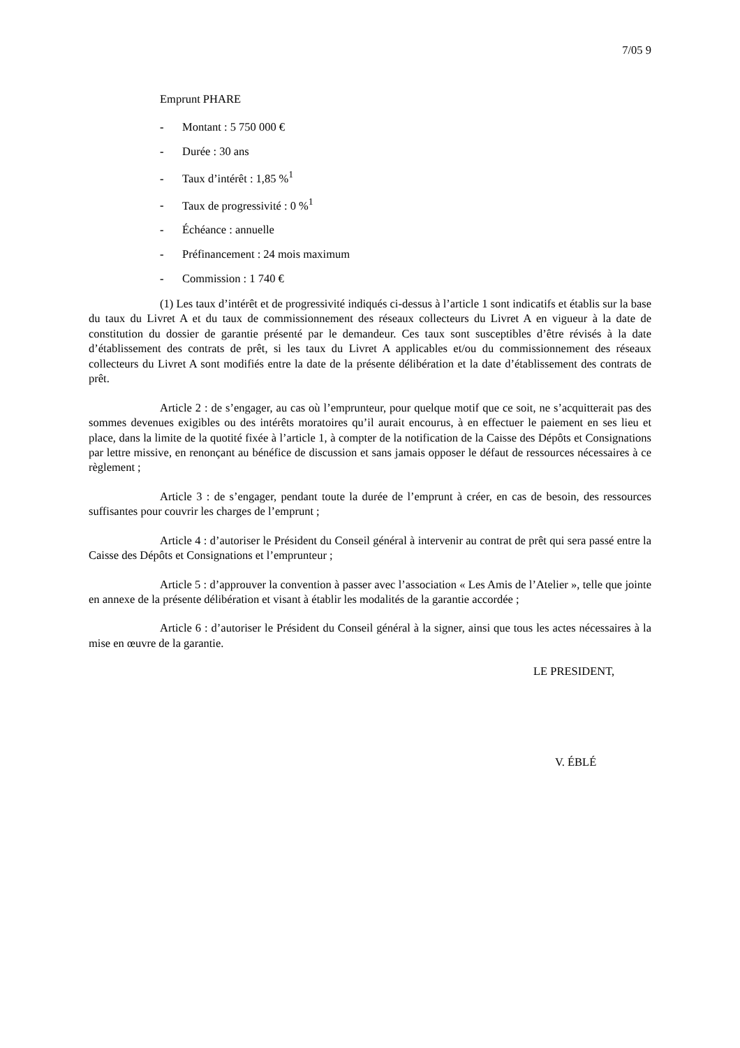7/05 9
Emprunt PHARE
- Montant : 5 750 000 €
- Durée : 30 ans
- Taux d’intérêt : 1,85 %<sup>1</sup>
- Taux de progressivité : 0 %<sup>1</sup>
- Échéance : annuelle
- Préfinancement : 24 mois maximum
- Commission : 1 740 €
(1) Les taux d’intérêt et de progressivité indiqués ci-dessus à l’article 1 sont indicatifs et établis sur la base du taux du Livret A et du taux de commissionnement des réseaux collecteurs du Livret A en vigueur à la date de constitution du dossier de garantie présenté par le demandeur. Ces taux sont susceptibles d’être révisés à la date d’établissement des contrats de prêt, si les taux du Livret A applicables et/ou du commissionnement des réseaux collecteurs du Livret A sont modifiés entre la date de la présente délibération et la date d’établissement des contrats de prêt.
Article 2 : de s’engager, au cas où l’emprunteur, pour quelque motif que ce soit, ne s’acquitterait pas des sommes devenues exigibles ou des intérêts moratoires qu’il aurait encourus, à en effectuer le paiement en ses lieu et place, dans la limite de la quotité fixée à l’article 1, à compter de la notification de la Caisse des Dépôts et Consignations par lettre missive, en renonçant au bénéfice de discussion et sans jamais opposer le défaut de ressources nécessaires à ce règlement ;
Article 3 : de s’engager, pendant toute la durée de l’emprunt à créer, en cas de besoin, des ressources suffisantes pour couvrir les charges de l’emprunt ;
Article 4 : d’autoriser le Président du Conseil général à intervenir au contrat de prêt qui sera passé entre la Caisse des Dépôts et Consignations et l’emprunteur ;
Article 5 : d’approuver la convention à passer avec l’association « Les Amis de l’Atelier », telle que jointe en annexe de la présente délibération et visant à établir les modalités de la garantie accordée ;
Article 6 : d’autoriser le Président du Conseil général à la signer, ainsi que tous les actes nécessaires à la mise en œuvre de la garantie.
LE PRESIDENT,
V. ÉBLÉ